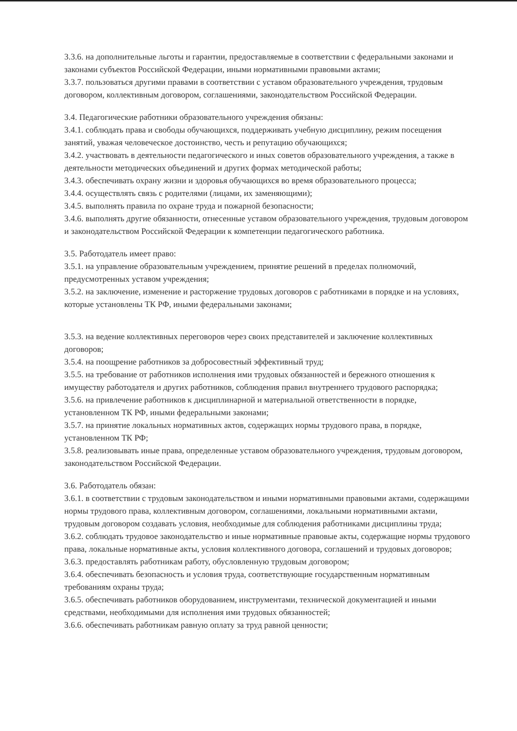3.3.6. на дополнительные льготы и гарантии, предоставляемые в соответствии с федеральными законами и законами субъектов Российской Федерации, иными нормативными правовыми актами;
3.3.7. пользоваться другими правами в соответствии с уставом образовательного учреждения, трудовым договором, коллективным договором, соглашениями, законодательством Российской Федерации.
3.4. Педагогические работники образовательного учреждения обязаны:
3.4.1. соблюдать права и свободы обучающихся, поддерживать учебную дисциплину, режим посещения занятий, уважая человеческое достоинство, честь и репутацию обучающихся;
3.4.2. участвовать в деятельности педагогического и иных советов образовательного учреждения, а также в деятельности методических объединений и других формах методической работы;
3.4.3. обеспечивать охрану жизни и здоровья обучающихся во время образовательного процесса;
3.4.4. осуществлять связь с родителями (лицами, их заменяющими);
3.4.5. выполнять правила по охране труда и пожарной безопасности;
3.4.6. выполнять другие обязанности, отнесенные уставом образовательного учреждения, трудовым договором и законодательством Российской Федерации к компетенции педагогического работника.
3.5. Работодатель имеет право:
3.5.1. на управление образовательным учреждением, принятие решений в пределах полномочий, предусмотренных уставом учреждения;
3.5.2. на заключение, изменение и расторжение трудовых договоров с работниками в порядке и на условиях, которые установлены ТК РФ, иными федеральными законами;
3.5.3. на ведение коллективных переговоров через своих представителей и заключение коллективных договоров;
3.5.4. на поощрение работников за добросовестный эффективный труд;
3.5.5. на требование от работников исполнения ими трудовых обязанностей и бережного отношения к имуществу работодателя и других работников, соблюдения правил внутреннего трудового распорядка;
3.5.6. на привлечение работников к дисциплинарной и материальной ответственности в порядке, установленном ТК РФ, иными федеральными законами;
3.5.7. на принятие локальных нормативных актов, содержащих нормы трудового права, в порядке, установленном ТК РФ;
3.5.8. реализовывать иные права, определенные уставом образовательного учреждения, трудовым договором, законодательством Российской Федерации.
3.6. Работодатель обязан:
3.6.1. в соответствии с трудовым законодательством и иными нормативными правовыми актами, содержащими нормы трудового права, коллективным договором, соглашениями, локальными нормативными актами, трудовым договором создавать условия, необходимые для соблюдения работниками дисциплины труда;
3.6.2. соблюдать трудовое законодательство и иные нормативные правовые акты, содержащие нормы трудового права, локальные нормативные акты, условия коллективного договора, соглашений и трудовых договоров;
3.6.3. предоставлять работникам работу, обусловленную трудовым договором;
3.6.4. обеспечивать безопасность и условия труда, соответствующие государственным нормативным требованиям охраны труда;
3.6.5. обеспечивать работников оборудованием, инструментами, технической документацией и иными средствами, необходимыми для исполнения ими трудовых обязанностей;
3.6.6. обеспечивать работникам равную оплату за труд равной ценности;